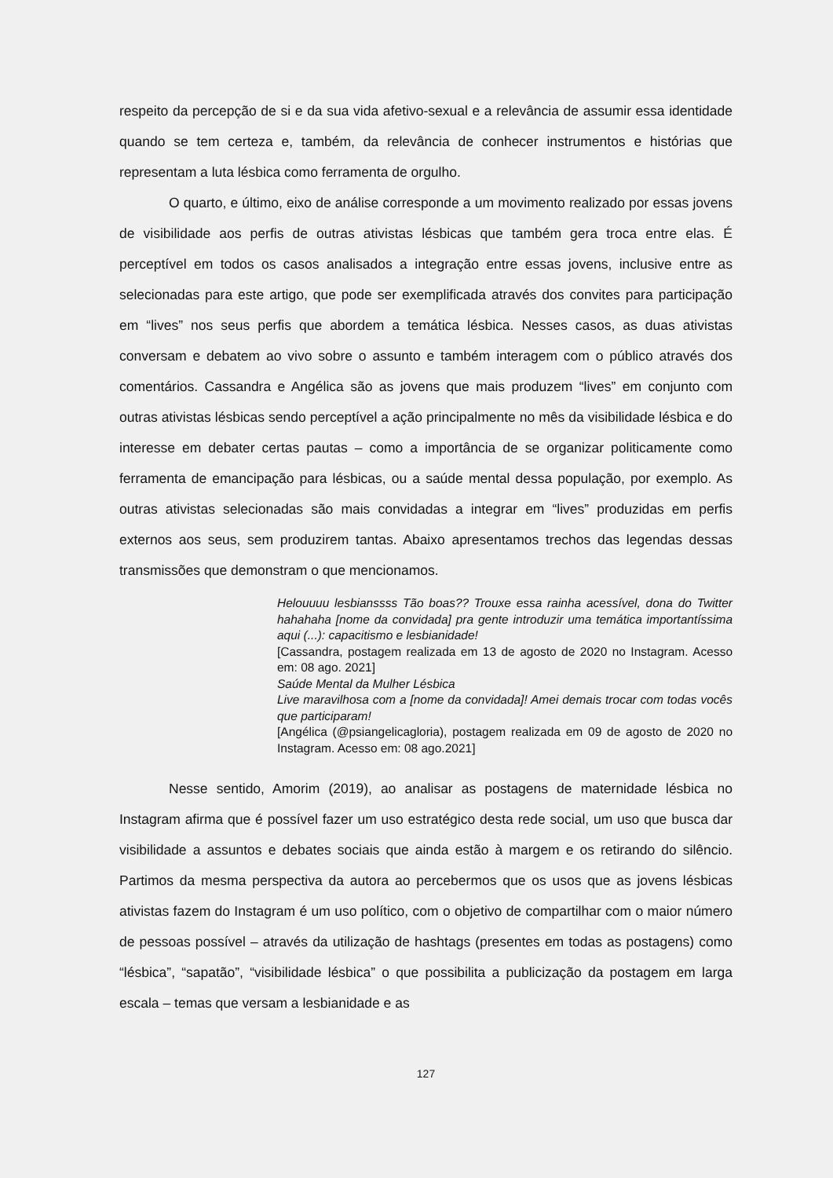respeito da percepção de si e da sua vida afetivo-sexual e a relevância de assumir essa identidade quando se tem certeza e, também, da relevância de conhecer instrumentos e histórias que representam a luta lésbica como ferramenta de orgulho.
O quarto, e último, eixo de análise corresponde a um movimento realizado por essas jovens de visibilidade aos perfis de outras ativistas lésbicas que também gera troca entre elas. É perceptível em todos os casos analisados a integração entre essas jovens, inclusive entre as selecionadas para este artigo, que pode ser exemplificada através dos convites para participação em “lives” nos seus perfis que abordem a temática lésbica. Nesses casos, as duas ativistas conversam e debatem ao vivo sobre o assunto e também interagem com o público através dos comentários. Cassandra e Angélica são as jovens que mais produzem “lives” em conjunto com outras ativistas lésbicas sendo perceptível a ação principalmente no mês da visibilidade lésbica e do interesse em debater certas pautas – como a importância de se organizar politicamente como ferramenta de emancipação para lésbicas, ou a saúde mental dessa população, por exemplo. As outras ativistas selecionadas são mais convidadas a integrar em “lives” produzidas em perfis externos aos seus, sem produzirem tantas. Abaixo apresentamos trechos das legendas dessas transmissões que demonstram o que mencionamos.
Helouuuu lesbianssss Tão boas?? Trouxe essa rainha acessível, dona do Twitter hahahaha [nome da convidada] pra gente introduzir uma temática importantíssima aqui (...): capacitismo e lesbianidade!
[Cassandra, postagem realizada em 13 de agosto de 2020 no Instagram. Acesso em: 08 ago. 2021]
Saúde Mental da Mulher Lésbica
Live maravilhosa com a [nome da convidada]! Amei demais trocar com todas vocês que participaram!
[Angélica (@psiangelicagloria), postagem realizada em 09 de agosto de 2020 no Instagram. Acesso em: 08 ago.2021]
Nesse sentido, Amorim (2019), ao analisar as postagens de maternidade lésbica no Instagram afirma que é possível fazer um uso estratégico desta rede social, um uso que busca dar visibilidade a assuntos e debates sociais que ainda estão à margem e os retirando do silêncio. Partimos da mesma perspectiva da autora ao percebermos que os usos que as jovens lésbicas ativistas fazem do Instagram é um uso político, com o objetivo de compartilhar com o maior número de pessoas possível – através da utilização de hashtags (presentes em todas as postagens) como “lésbica”, “sapatão”, “visibilidade lésbica” o que possibilita a publicização da postagem em larga escala – temas que versam a lesbianidade e as
127